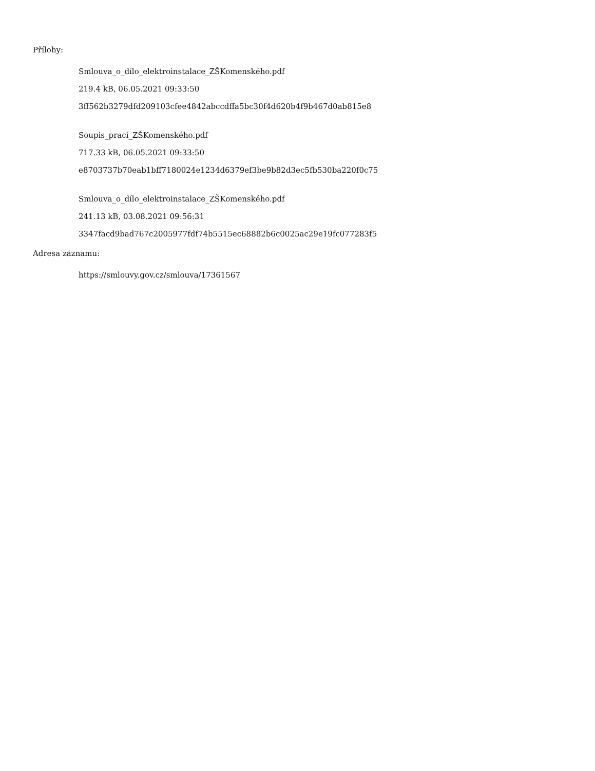Přílohy:
Smlouva_o_dílo_elektroinstalace_ZŠKomenského.pdf
219.4 kB, 06.05.2021 09:33:50
3ff562b3279dfd209103cfee4842abccdffa5bc30f4d620b4f9b467d0ab815e8
Soupis_prací_ZŠKomenského.pdf
717.33 kB, 06.05.2021 09:33:50
e8703737b70eab1bff7180024e1234d6379ef3be9b82d3ec5fb530ba220f0c75
Smlouva_o_dílo_elektroinstalace_ZŠKomenského.pdf
241.13 kB, 03.08.2021 09:56:31
3347facd9bad767c2005977fdf74b5515ec68882b6c0025ac29e19fc077283f5
Adresa záznamu:
https://smlouvy.gov.cz/smlouva/17361567